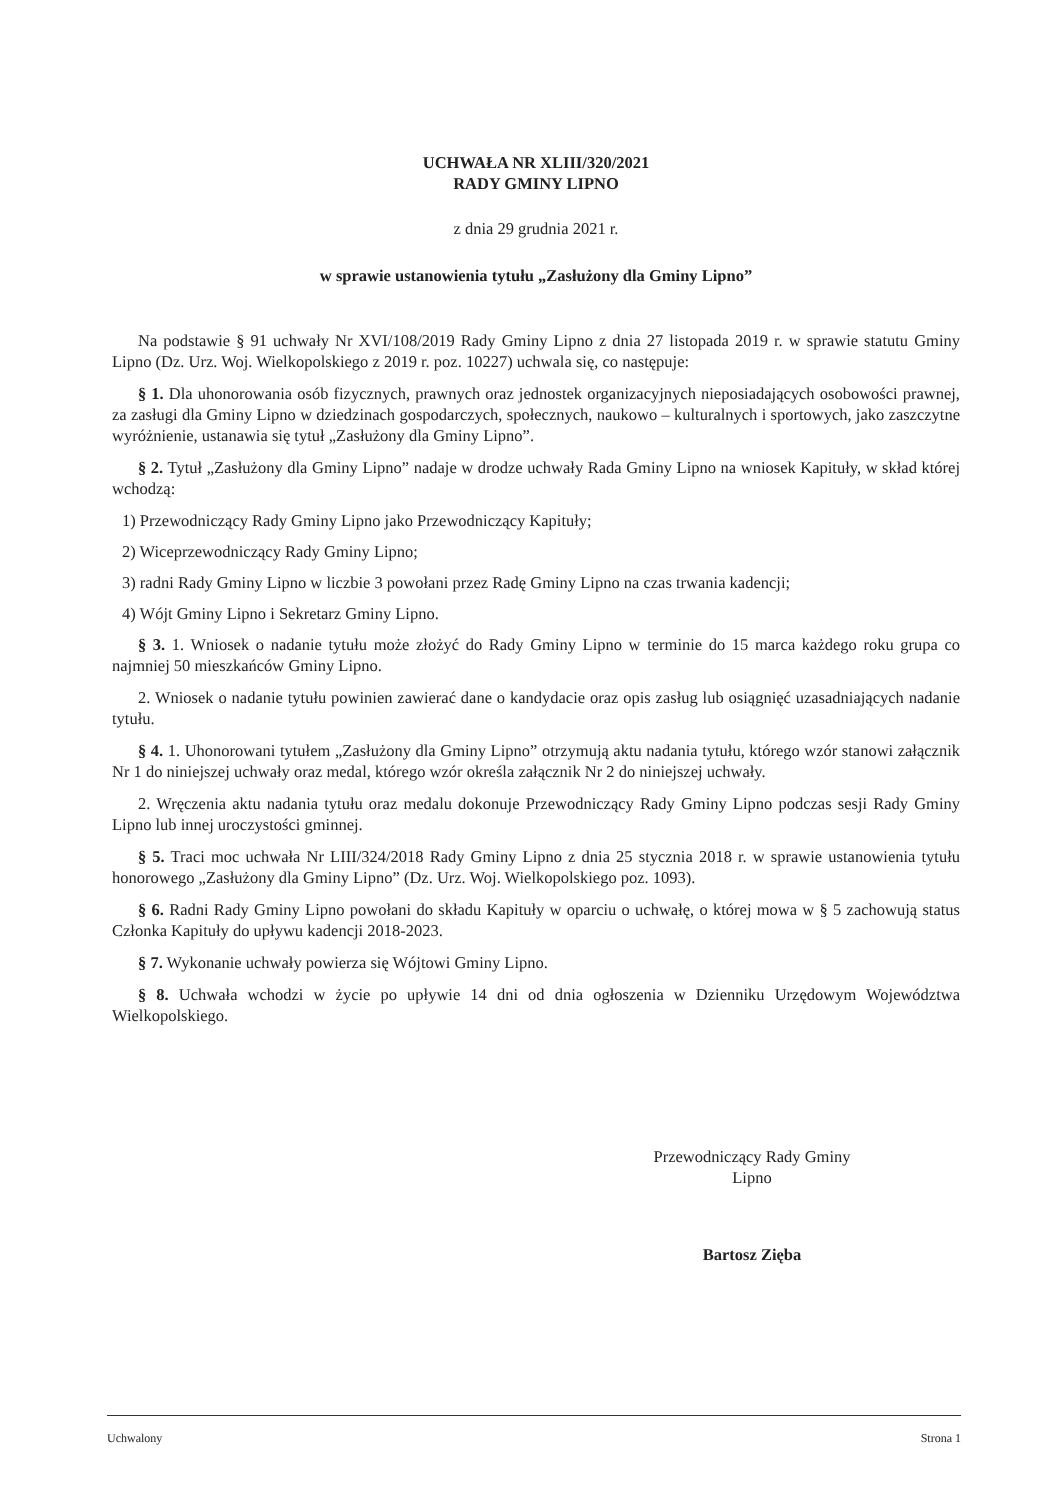UCHWAŁA NR XLIII/320/2021
RADY GMINY LIPNO
z dnia 29 grudnia 2021 r.
w sprawie ustanowienia tytułu „Zasłużony dla Gminy Lipno”
Na podstawie § 91 uchwały Nr XVI/108/2019 Rady Gminy Lipno z dnia 27 listopada 2019 r. w sprawie statutu Gminy Lipno (Dz. Urz. Woj. Wielkopolskiego z 2019 r. poz. 10227) uchwala się, co następuje:
§ 1. Dla uhonorowania osób fizycznych, prawnych oraz jednostek organizacyjnych nieposiadających osobowości prawnej, za zasługi dla Gminy Lipno w dziedzinach gospodarczych, społecznych, naukowo – kulturalnych i sportowych, jako zaszczytne wyróżnienie, ustanawia się tytuł „Zasłużony dla Gminy Lipno”.
§ 2. Tytuł „Zasłużony dla Gminy Lipno” nadaje w drodze uchwały Rada Gminy Lipno na wniosek Kapituły, w skład której wchodzą:
1) Przewodniczący Rady Gminy Lipno jako Przewodniczący Kapituły;
2) Wiceprzewodniczący Rady Gminy Lipno;
3) radni Rady Gminy Lipno w liczbie 3 powołani przez Radę Gminy Lipno na czas trwania kadencji;
4) Wójt Gminy Lipno i Sekretarz Gminy Lipno.
§ 3. 1. Wniosek o nadanie tytułu może złożyć do Rady Gminy Lipno w terminie do 15 marca każdego roku grupa co najmniej 50 mieszkańców Gminy Lipno.
2. Wniosek o nadanie tytułu powinien zawierać dane o kandydacie oraz opis zasług lub osiągnięć uzasadniających nadanie tytułu.
§ 4. 1. Uhonorowani tytułem „Zasłużony dla Gminy Lipno” otrzymują aktu nadania tytułu, którego wzór stanowi załącznik Nr 1 do niniejszej uchwały oraz medal, którego wzór określa załącznik Nr 2 do niniejszej uchwały.
2. Wręczenia aktu nadania tytułu oraz medalu dokonuje Przewodniczący Rady Gminy Lipno podczas sesji Rady Gminy Lipno lub innej uroczystości gminnej.
§ 5. Traci moc uchwała Nr LIII/324/2018 Rady Gminy Lipno z dnia 25 stycznia 2018 r. w sprawie ustanowienia tytułu honorowego „Zasłużony dla Gminy Lipno” (Dz. Urz. Woj. Wielkopolskiego poz. 1093).
§ 6. Radni Rady Gminy Lipno powołani do składu Kapituły w oparciu o uchwałę, o której mowa w § 5 zachowują status Członka Kapituły do upływu kadencji 2018-2023.
§ 7. Wykonanie uchwały powierza się Wójtowi Gminy Lipno.
§ 8. Uchwała wchodzi w życie po upływie 14 dni od dnia ogłoszenia w Dzienniku Urzędowym Województwa Wielkopolskiego.
Przewodniczący Rady Gminy
Lipno
Bartosz Zięba
Uchwalony Strona 1